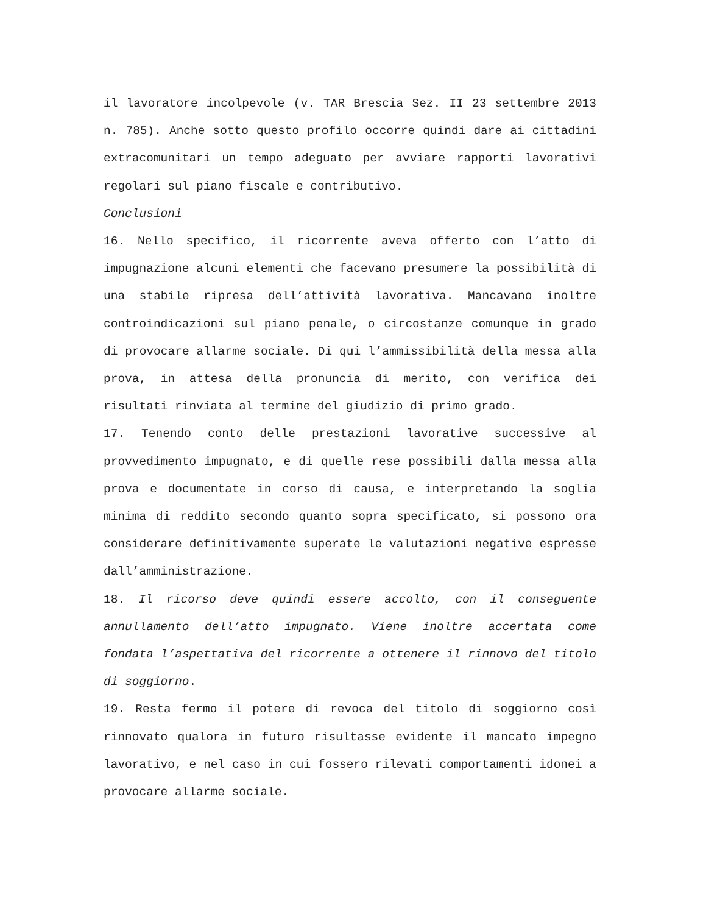il lavoratore incolpevole (v. TAR Brescia Sez. II 23 settembre 2013 n. 785). Anche sotto questo profilo occorre quindi dare ai cittadini extracomunitari un tempo adeguato per avviare rapporti lavorativi regolari sul piano fiscale e contributivo.
Conclusioni
16. Nello specifico, il ricorrente aveva offerto con l’atto di impugnazione alcuni elementi che facevano presumere la possibilità di una stabile ripresa dell’attività lavorativa. Mancavano inoltre controindicazioni sul piano penale, o circostanze comunque in grado di provocare allarme sociale. Di qui l’ammissibilità della messa alla prova, in attesa della pronuncia di merito, con verifica dei risultati rinviata al termine del giudizio di primo grado.
17. Tenendo conto delle prestazioni lavorative successive al provvedimento impugnato, e di quelle rese possibili dalla messa alla prova e documentate in corso di causa, e interpretando la soglia minima di reddito secondo quanto sopra specificato, si possono ora considerare definitivamente superate le valutazioni negative espresse dall’amministrazione.
18. Il ricorso deve quindi essere accolto, con il conseguente annullamento dell’atto impugnato. Viene inoltre accertata come fondata l’aspettativa del ricorrente a ottenere il rinnovo del titolo di soggiorno.
19. Resta fermo il potere di revoca del titolo di soggiorno così rinnovato qualora in futuro risultasse evidente il mancato impegno lavorativo, e nel caso in cui fossero rilevati comportamenti idonei a provocare allarme sociale.